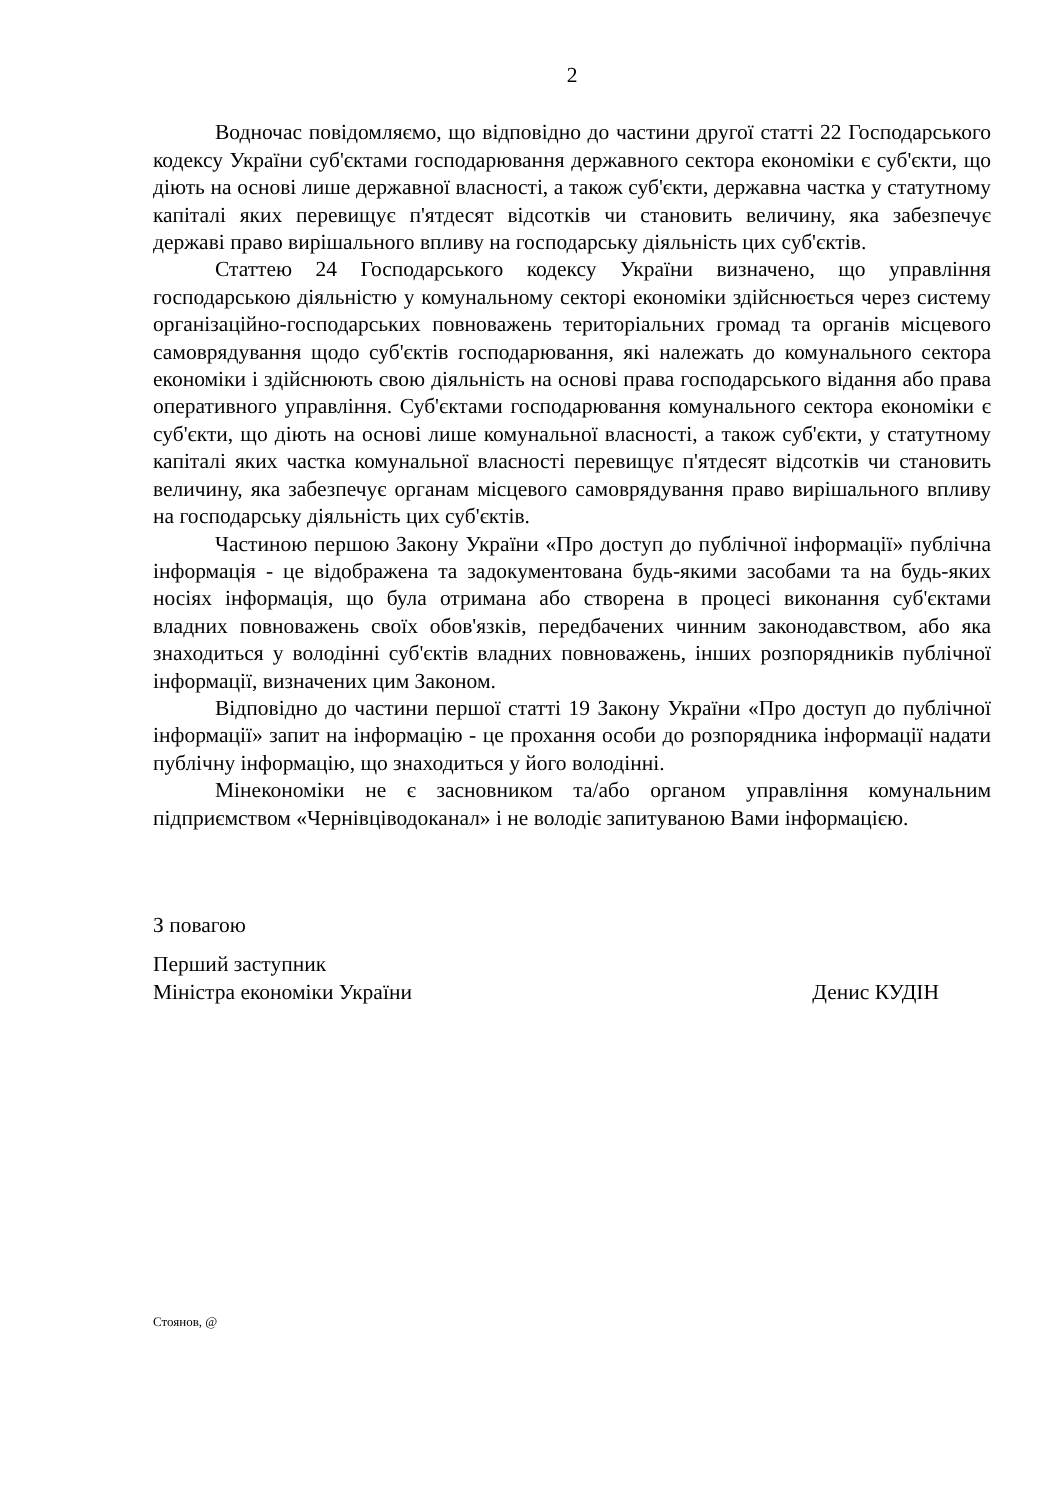2
Водночас повідомляємо, що відповідно до частини другої статті 22 Господарського кодексу України суб'єктами господарювання державного сектора економіки є суб'єкти, що діють на основі лише державної власності, а також суб'єкти, державна частка у статутному капіталі яких перевищує п'ятдесят відсотків чи становить величину, яка забезпечує державі право вирішального впливу на господарську діяльність цих суб'єктів.
Статтею 24 Господарського кодексу України визначено, що управління господарською діяльністю у комунальному секторі економіки здійснюється через систему організаційно-господарських повноважень територіальних громад та органів місцевого самоврядування щодо суб'єктів господарювання, які належать до комунального сектора економіки і здійснюють свою діяльність на основі права господарського відання або права оперативного управління. Суб'єктами господарювання комунального сектора економіки є суб'єкти, що діють на основі лише комунальної власності, а також суб'єкти, у статутному капіталі яких частка комунальної власності перевищує п'ятдесят відсотків чи становить величину, яка забезпечує органам місцевого самоврядування право вирішального впливу на господарську діяльність цих суб'єктів.
Частиною першою Закону України «Про доступ до публічної інформації» публічна інформація - це відображена та задокументована будь-якими засобами та на будь-яких носіях інформація, що була отримана або створена в процесі виконання суб'єктами владних повноважень своїх обов'язків, передбачених чинним законодавством, або яка знаходиться у володінні суб'єктів владних повноважень, інших розпорядників публічної інформації, визначених цим Законом.
Відповідно до частини першої статті 19 Закону України «Про доступ до публічної інформації» запит на інформацію - це прохання особи до розпорядника інформації надати публічну інформацію, що знаходиться у його володінні.
Мінекономіки не є засновником та/або органом управління комунальним підприємством «Чернівціводоканал» і не володіє запитуваною Вами інформацією.
З повагою
Перший заступник
Міністра економіки України Денис КУДІН
Стоянов, @